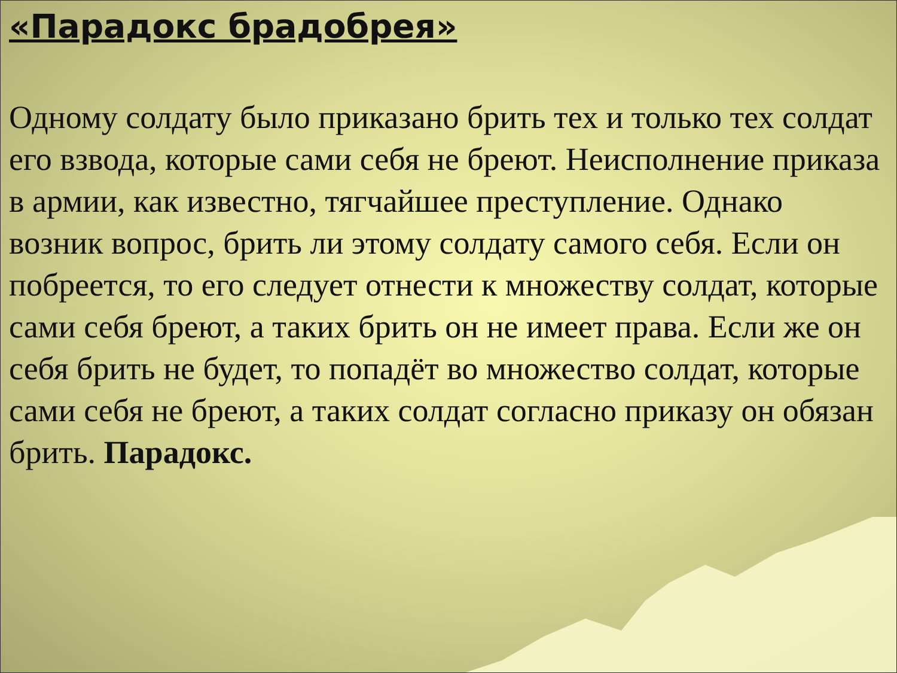«Парадокс брадобрея»
Одному солдату было приказано брить тех и только тех солдат его взвода, которые сами себя не бреют. Неисполнение приказа в армии, как известно, тягчайшее преступление. Однако возник вопрос, брить ли этому солдату самого себя. Если он побреется, то его следует отнести к множеству солдат, которые сами себя бреют, а таких брить он не имеет права. Если же он себя брить не будет, то попадёт во множество солдат, которые сами себя не бреют, а таких солдат согласно приказу он обязан брить. Парадокс.